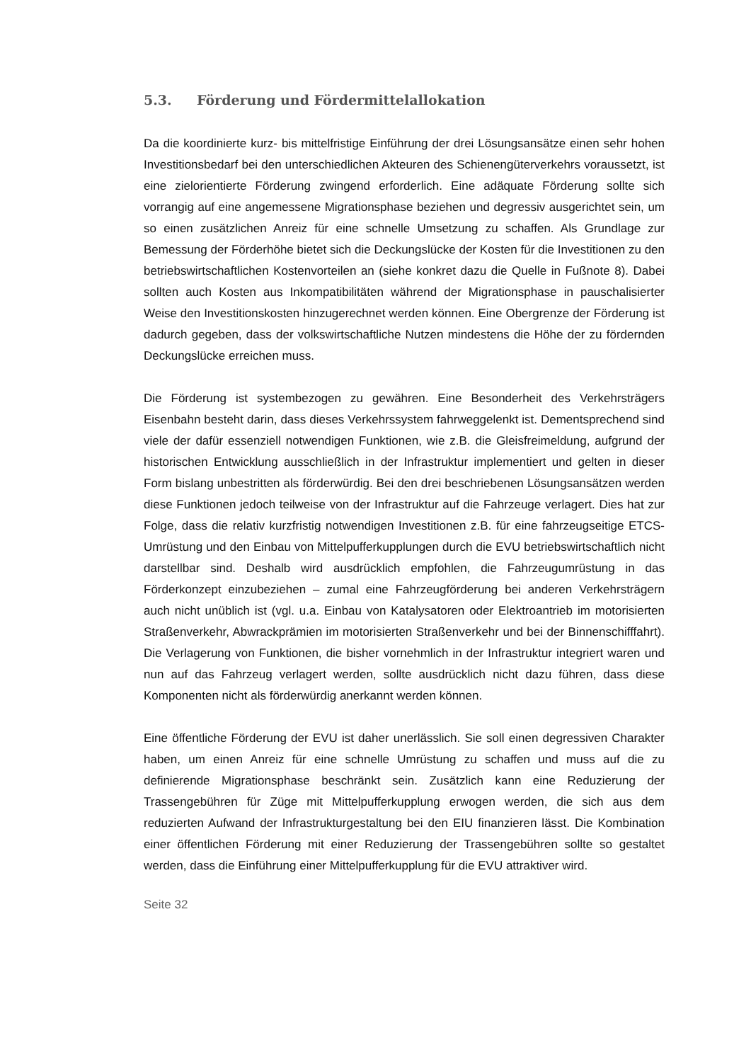5.3. Förderung und Fördermittelallokation
Da die koordinierte kurz- bis mittelfristige Einführung der drei Lösungsansätze einen sehr hohen Investitionsbedarf bei den unterschiedlichen Akteuren des Schienengüterverkehrs voraussetzt, ist eine zielorientierte Förderung zwingend erforderlich. Eine adäquate Förderung sollte sich vorrangig auf eine angemessene Migrationsphase beziehen und degressiv ausgerichtet sein, um so einen zusätzlichen Anreiz für eine schnelle Umsetzung zu schaffen. Als Grundlage zur Bemessung der Förderhöhe bietet sich die Deckungslücke der Kosten für die Investitionen zu den betriebswirtschaftlichen Kostenvorteilen an (siehe konkret dazu die Quelle in Fußnote 8). Dabei sollten auch Kosten aus Inkompatibilitäten während der Migrationsphase in pauschalisierter Weise den Investitionskosten hinzugerechnet werden können. Eine Obergrenze der Förderung ist dadurch gegeben, dass der volkswirtschaftliche Nutzen mindestens die Höhe der zu fördernden Deckungslücke erreichen muss.
Die Förderung ist systembezogen zu gewähren. Eine Besonderheit des Verkehrsträgers Eisenbahn besteht darin, dass dieses Verkehrssystem fahrweggelenkt ist. Dementsprechend sind viele der dafür essenziell notwendigen Funktionen, wie z.B. die Gleisfreimeldung, aufgrund der historischen Entwicklung ausschließlich in der Infrastruktur implementiert und gelten in dieser Form bislang unbestritten als förderwürdig. Bei den drei beschriebenen Lösungsansätzen werden diese Funktionen jedoch teilweise von der Infrastruktur auf die Fahrzeuge verlagert. Dies hat zur Folge, dass die relativ kurzfristig notwendigen Investitionen z.B. für eine fahrzeugseitige ETCS-Umrüstung und den Einbau von Mittelpufferkupplungen durch die EVU betriebswirtschaftlich nicht darstellbar sind. Deshalb wird ausdrücklich empfohlen, die Fahrzeugumrüstung in das Förderkonzept einzubeziehen – zumal eine Fahrzeugförderung bei anderen Verkehrsträgern auch nicht unüblich ist (vgl. u.a. Einbau von Katalysatoren oder Elektroantrieb im motorisierten Straßenverkehr, Abwrackprämien im motorisierten Straßenverkehr und bei der Binnenschifffahrt). Die Verlagerung von Funktionen, die bisher vornehmlich in der Infrastruktur integriert waren und nun auf das Fahrzeug verlagert werden, sollte ausdrücklich nicht dazu führen, dass diese Komponenten nicht als förderwürdig anerkannt werden können.
Eine öffentliche Förderung der EVU ist daher unerlässlich. Sie soll einen degressiven Charakter haben, um einen Anreiz für eine schnelle Umrüstung zu schaffen und muss auf die zu definierende Migrationsphase beschränkt sein. Zusätzlich kann eine Reduzierung der Trassengebühren für Züge mit Mittelpufferkupplung erwogen werden, die sich aus dem reduzierten Aufwand der Infrastrukturgestaltung bei den EIU finanzieren lässt. Die Kombination einer öffentlichen Förderung mit einer Reduzierung der Trassengebühren sollte so gestaltet werden, dass die Einführung einer Mittelpufferkupplung für die EVU attraktiver wird.
Seite 32